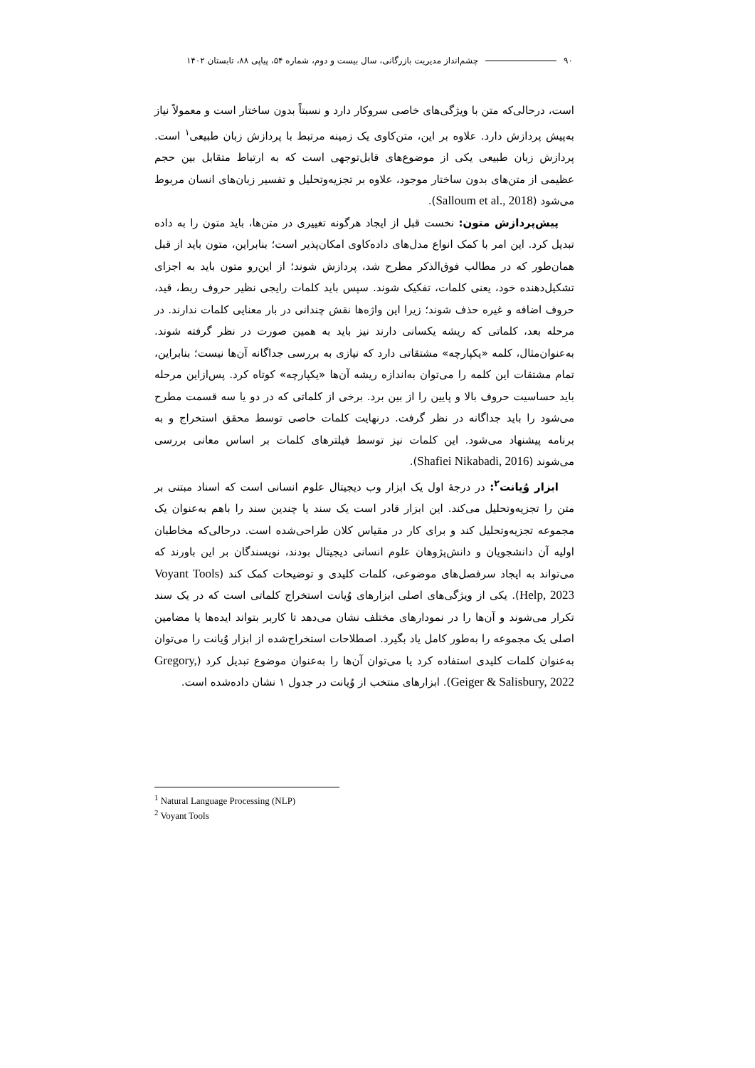۹۰ چشم‌انداز مدیریت بازرگانی، سال بیست و دوم، شماره ۵۴، پیاپی ۸۸، تابستان ۱۴۰۲
است، درحالی‌که متن با ویژگی‌های خاصی سروکار دارد و نسبتاً بدون ساختار است و معمولاً نیاز به‌پیش پردازش دارد. علاوه بر این، متن‌کاوی یک زمینه مرتبط با پردازش زبان طبیعی<sup>۱</sup> است. پردازش زبان طبیعی یکی از موضوع‌های قابل‌توجهی است که به ارتباط متقابل بین حجم عظیمی از متن‌های بدون ساختار موجود، علاوه بر تجزیه‌وتحلیل و تفسیر زبان‌های انسان مربوط می‌شود (Salloum et al., 2018).
پیش‌پردازش متون: نخست قبل از ایجاد هرگونه تغییری در متن‌ها، باید متون را به داده تبدیل کرد. این امر با کمک انواع مدل‌های داده‌کاوی امکان‌پذیر است؛ بنابراین، متون باید از قبل همان‌طور که در مطالب فوق‌الذکر مطرح شد، پردازش شوند؛ از این‌رو متون باید به اجزای تشکیل‌دهنده خود، یعنی کلمات، تفکیک شوند. سپس باید کلمات رایجی نظیر حروف ربط، قید، حروف اضافه و غیره حذف شوند؛ زیرا این واژه‌ها نقش چندانی در بار معنایی کلمات ندارند. در مرحله بعد، کلماتی که ریشه یکسانی دارند نیز باید به همین صورت در نظر گرفته شوند. به‌عنوان‌مثال، کلمه «یکپارچه» مشتقاتی دارد که نیازی به بررسی جداگانه آن‌ها نیست؛ بنابراین، تمام مشتقات این کلمه را می‌توان به‌اندازه ریشه آن‌ها «یکپارچه» کوتاه کرد. پس‌ازاین مرحله باید حساسیت حروف بالا و پایین را از بین برد. برخی از کلماتی که در دو یا سه قسمت مطرح می‌شود را باید جداگانه در نظر گرفت. درنهایت کلمات خاصی توسط محقق استخراج و به برنامه پیشنهاد می‌شود. این کلمات نیز توسط فیلترهای کلمات بر اساس معانی بررسی می‌شوند (Shafiei Nikabadi, 2016).
ابزار وُیانت<sup>۲</sup>: در درجهٔ اول یک ابزار وب دیجیتال علوم انسانی است که اسناد مبتنی بر متن را تجزیه‌وتحلیل می‌کند. این ابزار قادر است یک سند یا چندین سند را باهم به‌عنوان یک مجموعه تجزیه‌وتحلیل کند و برای کار در مقیاس کلان طراحی‌شده است. درحالی‌که مخاطبان اولیه آن دانشجویان و دانش‌پژوهان علوم انسانی دیجیتال بودند، نویسندگان بر این باورند که می‌تواند به ایجاد سرفصل‌های موضوعی، کلمات کلیدی و توضیحات کمک کند (Voyant Tools Help, 2023). یکی از ویژگی‌های اصلی ابزارهای وُیانت استخراج کلماتی است که در یک سند تکرار می‌شوند و آن‌ها را در نمودارهای مختلف نشان می‌دهد تا کاربر بتواند ایده‌ها یا مضامین اصلی یک مجموعه را به‌طور کامل یاد بگیرد. اصطلاحات استخراج‌شده از ابزار وُیانت را می‌توان به‌عنوان کلمات کلیدی استفاده کرد یا می‌توان آن‌ها را به‌عنوان موضوع تبدیل کرد (Gregory, Geiger & Salisbury, 2022). ابزارهای منتخب از وُیانت در جدول ۱ نشان داده‌شده است.
<sup>1</sup> Natural Language Processing (NLP)
<sup>2</sup> Voyant Tools